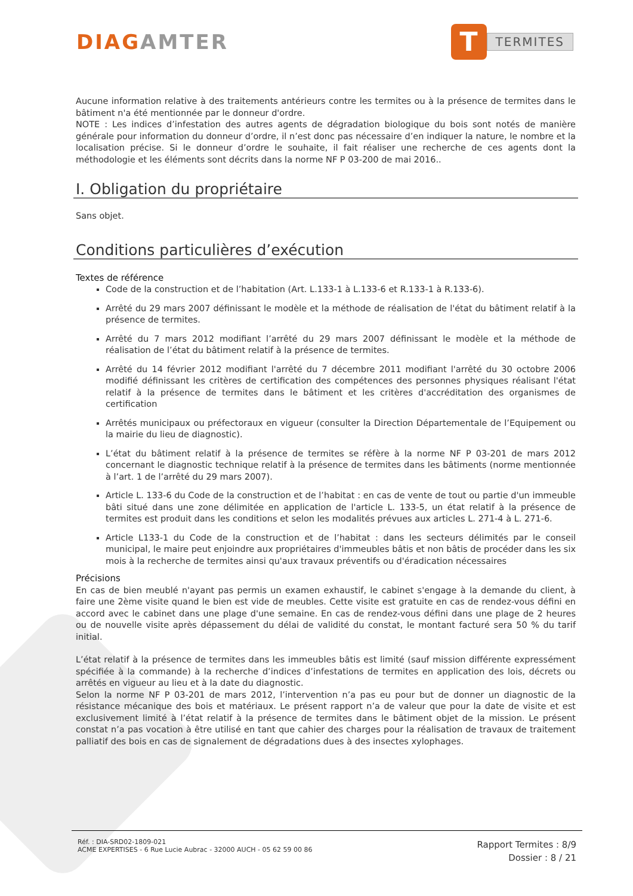DIAGAMTER
T
TERMITES
Aucune information relative à des traitements antérieurs contre les termites ou à la présence de termites dans le bâtiment n'a été mentionnée par le donneur d'ordre.
NOTE : Les indices d’infestation des autres agents de dégradation biologique du bois sont notés de manière générale pour information du donneur d’ordre, il n’est donc pas nécessaire d’en indiquer la nature, le nombre et la localisation précise. Si le donneur d’ordre le souhaite, il fait réaliser une recherche de ces agents dont la méthodologie et les éléments sont décrits dans la norme NF P 03-200 de mai 2016..
I. Obligation du propriétaire
Sans objet.
Conditions particulières d’exécution
Textes de référence
Code de la construction et de l’habitation (Art. L.133-1 à L.133-6 et R.133-1 à R.133-6).
Arrêté du 29 mars 2007 définissant le modèle et la méthode de réalisation de l'état du bâtiment relatif à la présence de termites.
Arrêté du 7 mars 2012 modifiant l’arrêté du 29 mars 2007 définissant le modèle et la méthode de réalisation de l’état du bâtiment relatif à la présence de termites.
Arrêté du 14 février 2012 modifiant l'arrêté du 7 décembre 2011 modifiant l'arrêté du 30 octobre 2006 modifié définissant les critères de certification des compétences des personnes physiques réalisant l'état relatif à la présence de termites dans le bâtiment et les critères d'accréditation des organismes de certification
Arrêtés municipaux ou préfectoraux en vigueur (consulter la Direction Départementale de l’Equipement ou la mairie du lieu de diagnostic).
L’état du bâtiment relatif à la présence de termites se réfère à la norme NF P 03-201 de mars 2012 concernant le diagnostic technique relatif à la présence de termites dans les bâtiments (norme mentionnée à l’art. 1 de l’arrêté du 29 mars 2007).
Article L. 133-6 du Code de la construction et de l’habitat : en cas de vente de tout ou partie d'un immeuble bâti situé dans une zone délimitée en application de l'article L. 133-5, un état relatif à la présence de termites est produit dans les conditions et selon les modalités prévues aux articles L. 271-4 à L. 271-6.
Article L133-1 du Code de la construction et de l’habitat : dans les secteurs délimités par le conseil municipal, le maire peut enjoindre aux propriétaires d'immeubles bâtis et non bâtis de procéder dans les six mois à la recherche de termites ainsi qu'aux travaux préventifs ou d'éradication nécessaires
Précisions
En cas de bien meublé n'ayant pas permis un examen exhaustif, le cabinet s'engage à la demande du client, à faire une 2ème visite quand le bien est vide de meubles. Cette visite est gratuite en cas de rendez-vous défini en accord avec le cabinet dans une plage d'une semaine. En cas de rendez-vous défini dans une plage de 2 heures ou de nouvelle visite après dépassement du délai de validité du constat, le montant facturé sera 50 % du tarif initial.
L’état relatif à la présence de termites dans les immeubles bâtis est limité (sauf mission différente expressément spécifiée à la commande) à la recherche d’indices d’infestations de termites en application des lois, décrets ou arrêtés en vigueur au lieu et à la date du diagnostic.
Selon la norme NF P 03-201 de mars 2012, l’intervention n’a pas eu pour but de donner un diagnostic de la résistance mécanique des bois et matériaux. Le présent rapport n’a de valeur que pour la date de visite et est exclusivement limité à l’état relatif à la présence de termites dans le bâtiment objet de la mission. Le présent constat n’a pas vocation à être utilisé en tant que cahier des charges pour la réalisation de travaux de traitement palliatif des bois en cas de signalement de dégradations dues à des insectes xylophages.
Réf. : DIA-SRD02-1809-021
ACME EXPERTISES - 6 Rue Lucie Aubrac - 32000 AUCH - 05 62 59 00 86
Rapport Termites : 8/9
Dossier : 8 / 21